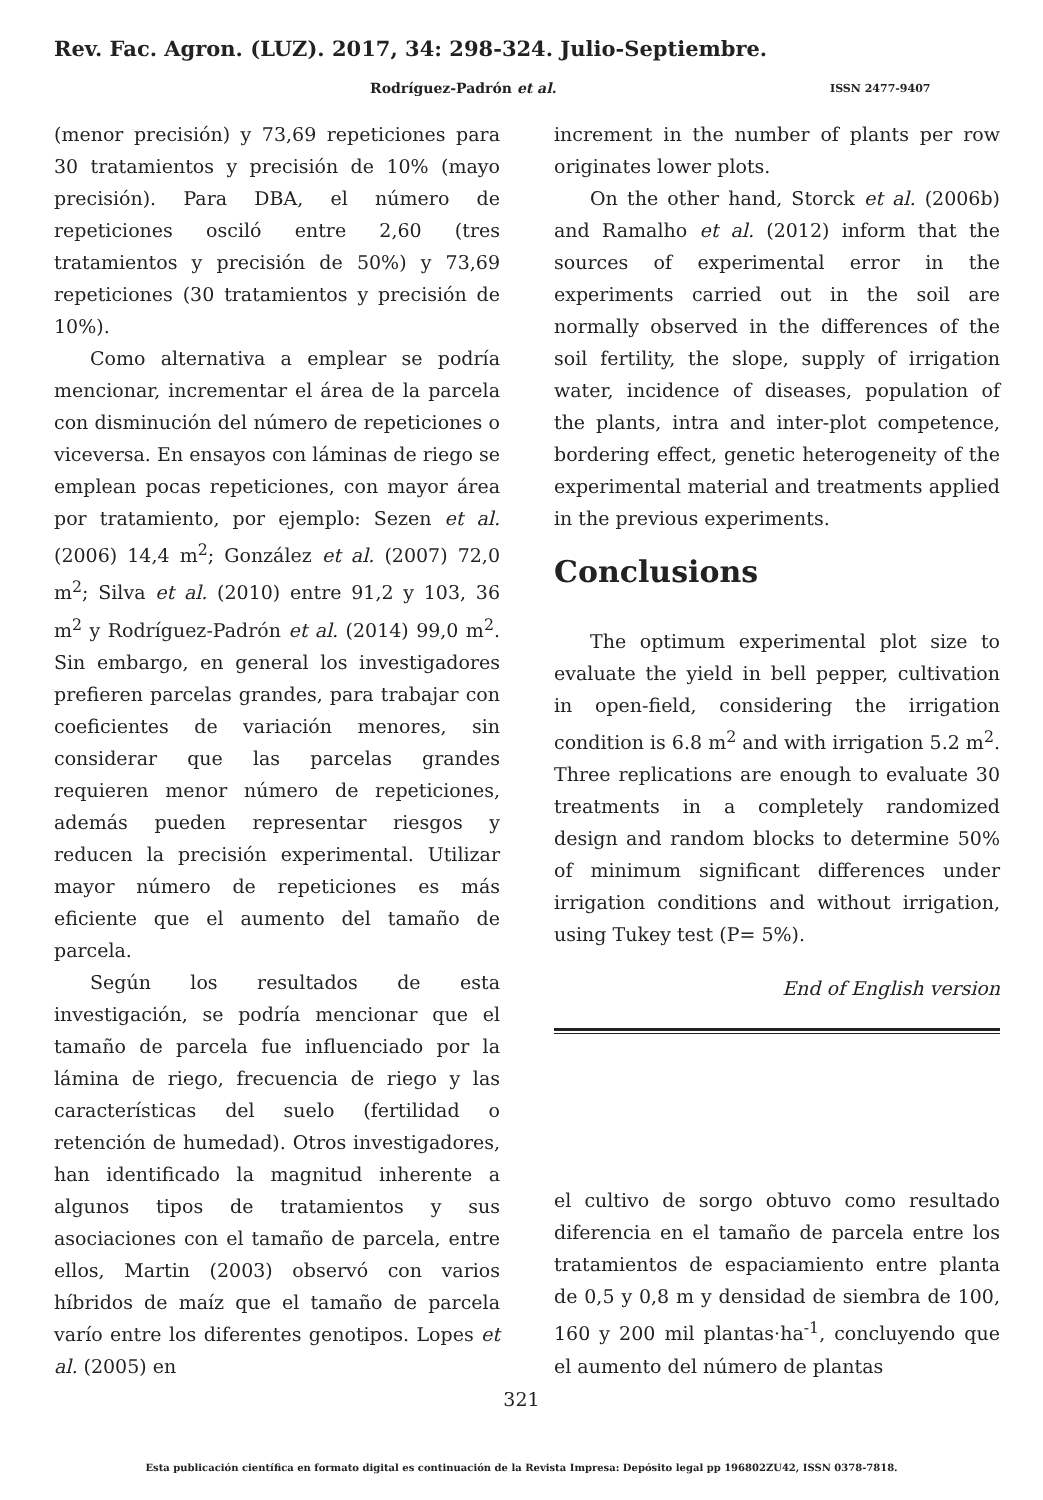Rev. Fac. Agron. (LUZ). 2017, 34: 298-324. Julio-Septiembre.
Rodríguez-Padrón et al. ISSN 2477-9407
(menor precisión) y 73,69 repeticiones para 30 tratamientos y precisión de 10% (mayo precisión). Para DBA, el número de repeticiones osciló entre 2,60 (tres tratamientos y precisión de 50%) y 73,69 repeticiones (30 tratamientos y precisión de 10%).
Como alternativa a emplear se podría mencionar, incrementar el área de la parcela con disminución del número de repeticiones o viceversa. En ensayos con láminas de riego se emplean pocas repeticiones, con mayor área por tratamiento, por ejemplo: Sezen et al. (2006) 14,4 m<sup>2</sup>; González et al. (2007) 72,0 m<sup>2</sup>; Silva et al. (2010) entre 91,2 y 103, 36 m<sup>2</sup> y Rodríguez-Padrón et al. (2014) 99,0 m<sup>2</sup>. Sin embargo, en general los investigadores prefieren parcelas grandes, para trabajar con coeficientes de variación menores, sin considerar que las parcelas grandes requieren menor número de repeticiones, además pueden representar riesgos y reducen la precisión experimental. Utilizar mayor número de repeticiones es más eficiente que el aumento del tamaño de parcela.
Según los resultados de esta investigación, se podría mencionar que el tamaño de parcela fue influenciado por la lámina de riego, frecuencia de riego y las características del suelo (fertilidad o retención de humedad). Otros investigadores, han identificado la magnitud inherente a algunos tipos de tratamientos y sus asociaciones con el tamaño de parcela, entre ellos, Martin (2003) observó con varios híbridos de maíz que el tamaño de parcela varío entre los diferentes genotipos. Lopes et al. (2005) en
increment in the number of plants per row originates lower plots.
On the other hand, Storck et al. (2006b) and Ramalho et al. (2012) inform that the sources of experimental error in the experiments carried out in the soil are normally observed in the differences of the soil fertility, the slope, supply of irrigation water, incidence of diseases, population of the plants, intra and inter-plot competence, bordering effect, genetic heterogeneity of the experimental material and treatments applied in the previous experiments.
Conclusions
The optimum experimental plot size to evaluate the yield in bell pepper, cultivation in open-field, considering the irrigation condition is 6.8 m<sup>2</sup> and with irrigation 5.2 m<sup>2</sup>. Three replications are enough to evaluate 30 treatments in a completely randomized design and random blocks to determine 50% of minimum significant differences under irrigation conditions and without irrigation, using Tukey test (P= 5%).
End of English version
el cultivo de sorgo obtuvo como resultado diferencia en el tamaño de parcela entre los tratamientos de espaciamiento entre planta de 0,5 y 0,8 m y densidad de siembra de 100, 160 y 200 mil plantas·ha<sup>-1</sup>, concluyendo que el aumento del número de plantas
321
Esta publicación científica en formato digital es continuación de la Revista Impresa: Depósito legal pp 196802ZU42, ISSN 0378-7818.